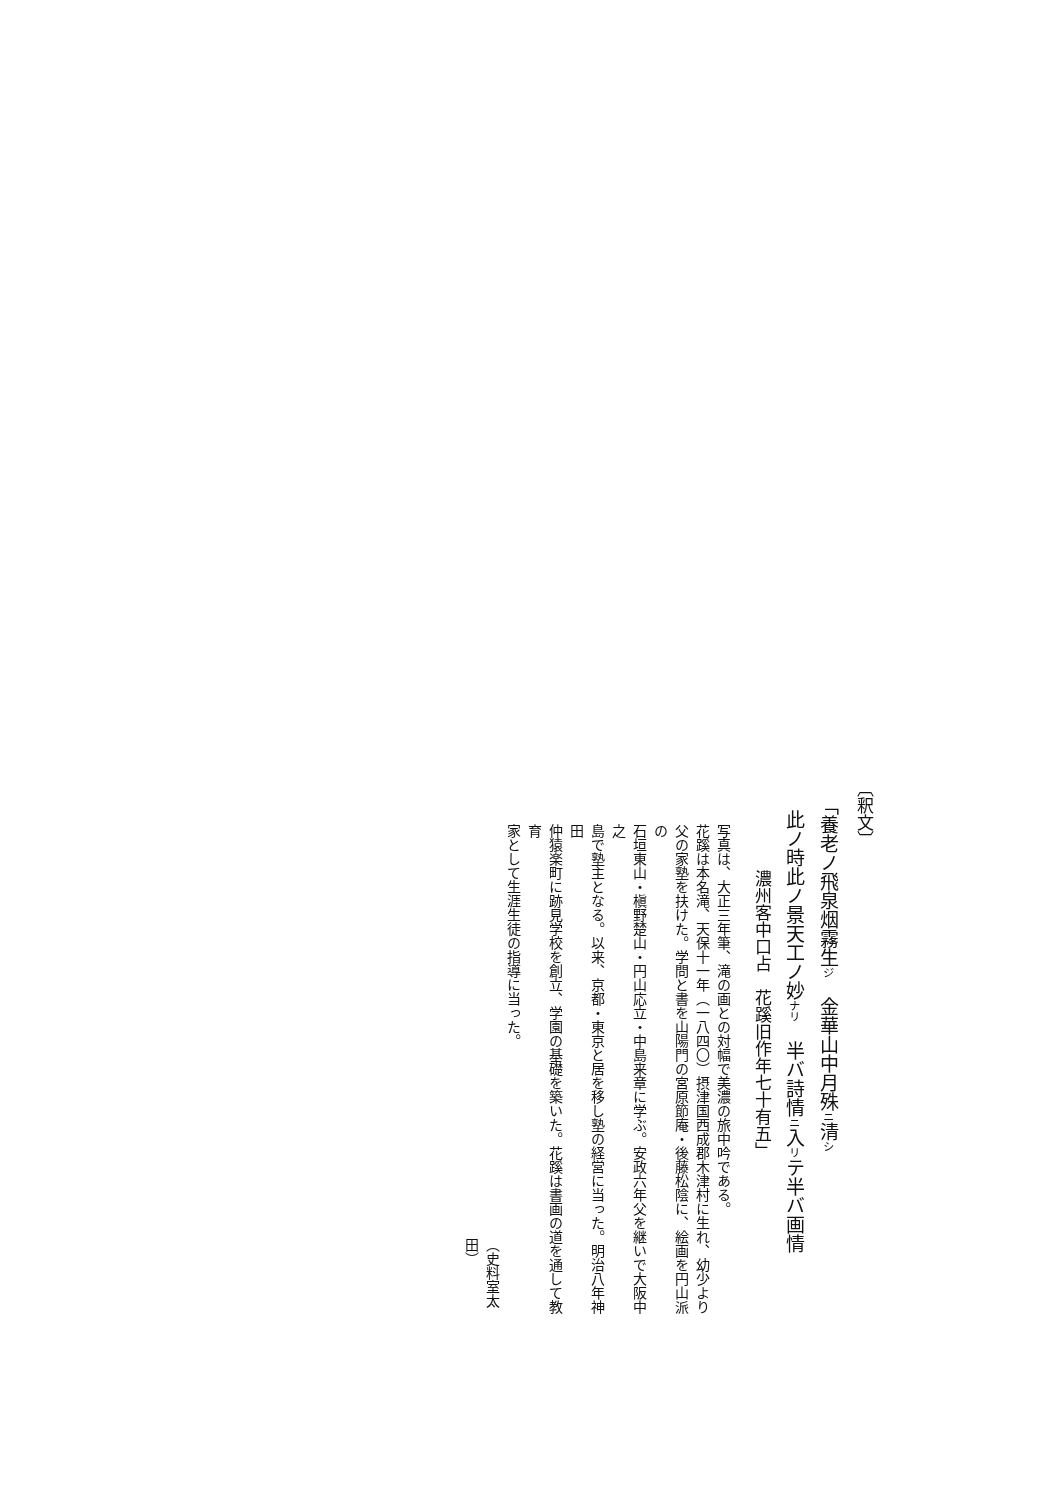〔釈文〕
「養老ノ飛泉烟霧生ジ　金華山中月殊ニ清シ
此ノ時此ノ景天工ノ妙ナリ　半バ詩情ニ入リテ半バ画情
濃州客中口占　花蹊旧作年七十有五」
写真は、大正三年筆、滝の画との対幅で美濃の旅中吟である。
花蹊は本名滝、天保十一年（一八四〇）摂津国西成郡木津村に生れ、幼少より
父の家塾を扶けた。学問と書を山陽門の宮原節庵・後藤松陰に、絵画を円山派の
石垣東山・槇野楚山・円山応立・中島来章に学ぶ。安政六年父を継いで大阪中之
島で塾主となる。以来、京都・東京と居を移し塾の経営に当った。明治八年神田
仲猿楽町に跡見学校を創立、学園の基礎を築いた。花蹊は書画の道を通して教育
家として生涯生徒の指導に当った。
（史料室太田）